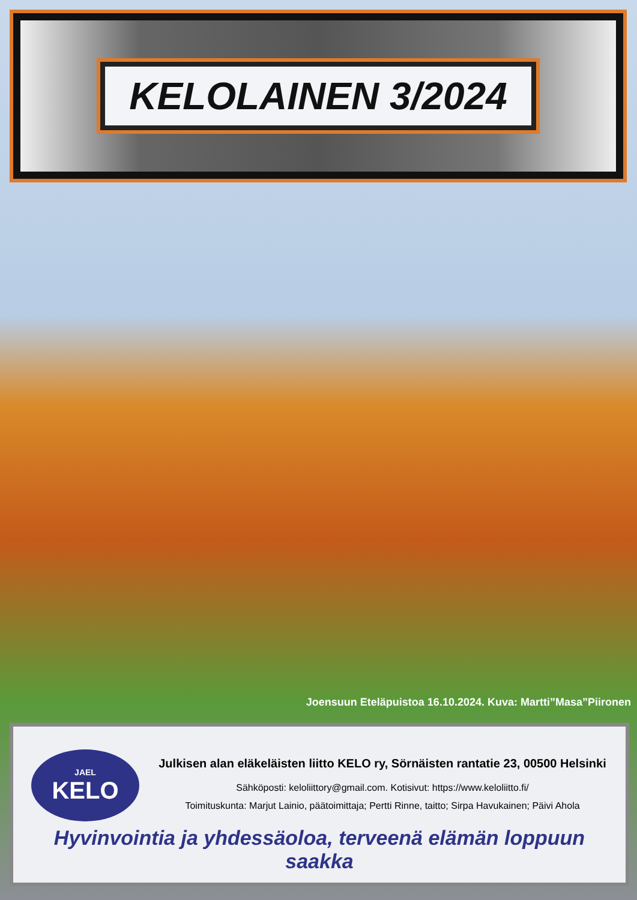KELOLAINEN 3/2024
Joensuun Eteläpuistoa 16.10.2024. Kuva: Martti”Masa”Piironen
JAEL
KELO
Julkisen alan eläkeläisten liitto KELO ry, Sörnäisten rantatie 23, 00500 Helsinki
Sähköposti: keloliittory@gmail.com. Kotisivut: https://www.keloliitto.fi/
Toimituskunta: Marjut Lainio, päätoimittaja; Pertti Rinne, taitto; Sirpa Havukainen; Päivi Ahola
Hyvinvointia ja yhdessäoloa, terveenä elämän loppuun saakka